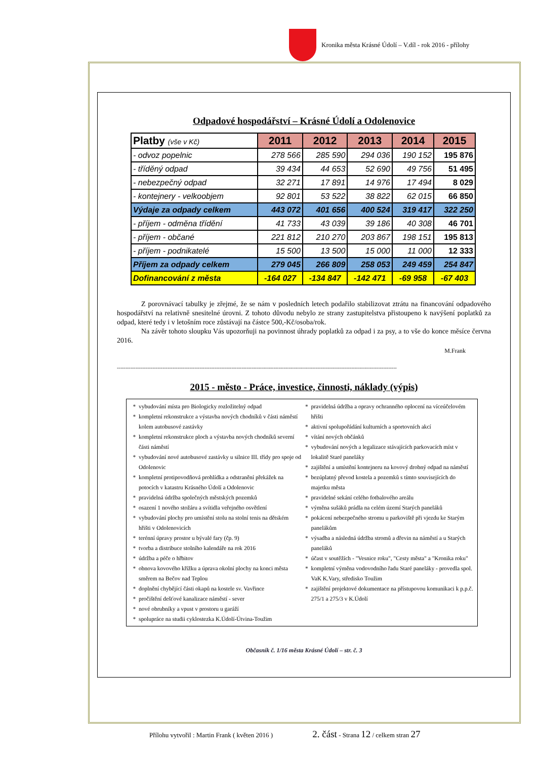Kronika města Krásné Údolí – V.díl - rok 2016 - přílohy
Odpadové hospodářství – Krásné Údolí a Odolenovice
| Platby (vše v Kč) | 2011 | 2012 | 2013 | 2014 | 2015 |
| --- | --- | --- | --- | --- | --- |
| - odvoz popelnic | 278 566 | 285 590 | 294 036 | 190 152 | 195 876 |
| - tříděný odpad | 39 434 | 44 653 | 52 690 | 49 756 | 51 495 |
| - nebezpečný odpad | 32 271 | 17 891 | 14 976 | 17 494 | 8 029 |
| - kontejnery - velkoobjem | 92 801 | 53 522 | 38 822 | 62 015 | 66 850 |
| Výdaje za odpady celkem | 443 072 | 401 656 | 400 524 | 319 417 | 322 250 |
| - příjem - odměna třídění | 41 733 | 43 039 | 39 186 | 40 308 | 46 701 |
| - příjem - občané | 221 812 | 210 270 | 203 867 | 198 151 | 195 813 |
| - příjem - podnikatelé | 15 500 | 13 500 | 15 000 | 11 000 | 12 333 |
| Příjem za odpady celkem | 279 045 | 266 809 | 258 053 | 249 459 | 254 847 |
| Dofinancování z města | -164 027 | -134 847 | -142 471 | -69 958 | -67 403 |
Z porovnávací tabulky je zřejmé, že se nám v posledních letech podařilo stabilizovat ztrátu na financování odpadového hospodářství na relativně snesitelné úrovni. Z tohoto důvodu nebylo ze strany zastupitelstva přistoupeno k navýšení poplatků za odpad, které tedy i v letošním roce zůstávají na částce 500,-Kč/osoba/rok.
Na závěr tohoto sloupku Vás upozorňuji na povinnost úhrady poplatků za odpad i za psy, a to vše do konce měsíce června 2016.
M.Frank
----------------------------------------------------------------------------------------------------------------------------------------------------------------------
2015 - město - Práce, investice, činnosti, náklady (výpis)
vybudování místa pro Biologicky rozložitelný odpad
kompletní rekonstrukce a výstavba nových chodníků v části náměstí kolem autobusové zastávky
kompletní rekonstrukce ploch a výstavba nových chodníků severní části náměstí
vybudování nové autobusové zastávky u silnice III. třídy pro spoje od Odolenovic
kompletní protipovodňová prohlídka a odstranění překážek na potocích v katastru Krásného Údolí a Odolenovic
pravidelná údržba společných městských pozemků
osazení 1 nového stožáru a svítidla veřejného osvětlení
vybudování plochy pro umístění stolu na stolní tenis na dětském hřišti v Odolenovicích
terénní úpravy prostor u bývalé fary (čp. 9)
tvorba a distribuce stolního kalendáře na rok 2016
údržba a péče o hřbitov
obnova kovového křížku a úprava okolní plochy na konci města směrem na Bečov nad Teplou
doplnění chybějící části okapů na kostele sv. Vavřince
pročištění dešťové kanalizace náměstí - sever
nové obrubníky a vpust v prostoru u garáží
spolupráce na studii cyklostezka K.Údolí-Útvina-Toužim
pravidelná údržba a opravy ochranného oplocení na víceúčelovém hřišti
aktivní spolupořádání kulturních a sportovních akcí
vítání nových občánků
vybudování nových a legalizace stávajících parkovacích míst v lokalitě Staré paneláky
zajištění a umístění kontejneru na kovový drobný odpad na náměstí
bezúplatný převod kostela a pozemků s tímto souvisejících do majetku města
pravidelné sekání celého fotbalového areálu
výměna sušáků prádla na celém území Starých paneláků
pokácení nebezpečného stromu u parkoviště při vjezdu ke Starým panelákům
výsadba a následná údržba stromů a dřevin na náměstí a u Starých paneláků
účast v soutěžích - "Vesnice roku", "Cesty města" a "Kronika roku"
kompletní výměna vodovodního řadu Staré paneláky - provedla spol. VaK K.Vary, středisko Toužim
zajištění projektové dokumentace na přístupovou komunikaci k p.p.č. 275/1 a 275/3 v K.Údolí
Občasník č. 1/16 města Krásné Údolí – str. č. 3
Přílohu vytvořil : Martin Frank ( květen 2016 ) 2. část - Strana 12 / celkem stran 27